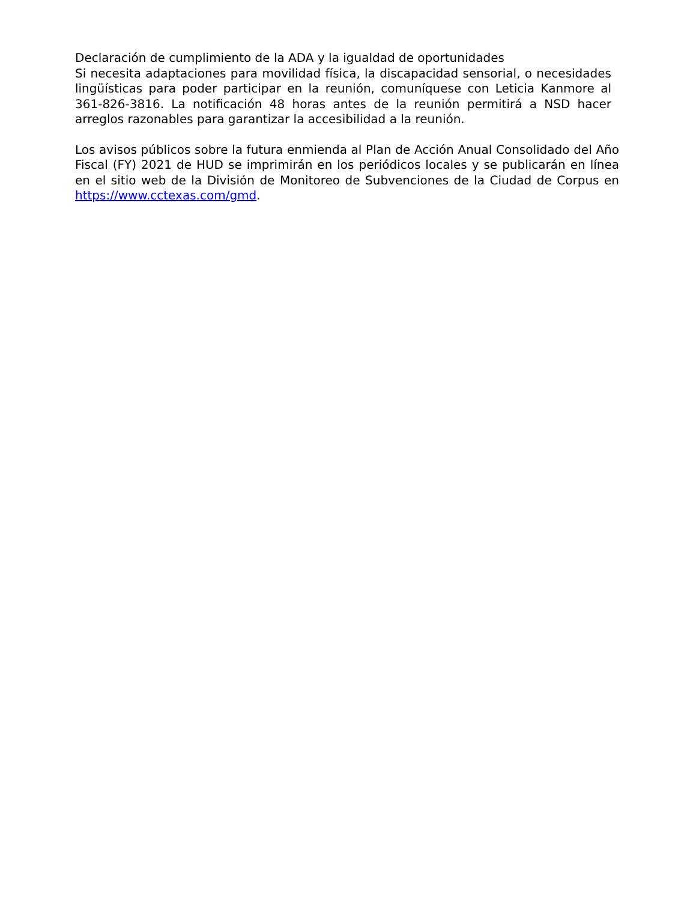Declaración de cumplimiento de la ADA y la igualdad de oportunidades
Si necesita adaptaciones para movilidad física, la discapacidad sensorial, o necesidades lingüísticas para poder participar en la reunión, comuníquese con Leticia Kanmore al 361-826-3816. La notificación 48 horas antes de la reunión permitirá a NSD hacer arreglos razonables para garantizar la accesibilidad a la reunión.
Los avisos públicos sobre la futura enmienda al Plan de Acción Anual Consolidado del Año Fiscal (FY) 2021 de HUD se imprimirán en los periódicos locales y se publicarán en línea en el sitio web de la División de Monitoreo de Subvenciones de la Ciudad de Corpus en https://www.cctexas.com/gmd.